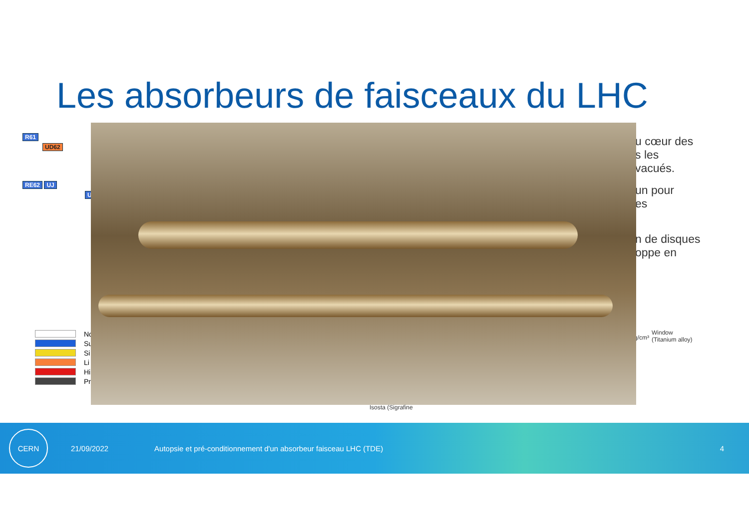Les absorbeurs de faisceaux du LHC
R61
UD62
RE62 UJ
U
No
Su
Si
Li
Hi
Pr
u cœur des
s les
vacués.
un pour
es
n de disques
oppe en
g/cm³
Window
(Titanium alloy)
Isosta (Sigrafine
CERN
21/09/2022
Autopsie et pré-conditionnement d'un absorbeur faisceau LHC (TDE)
4